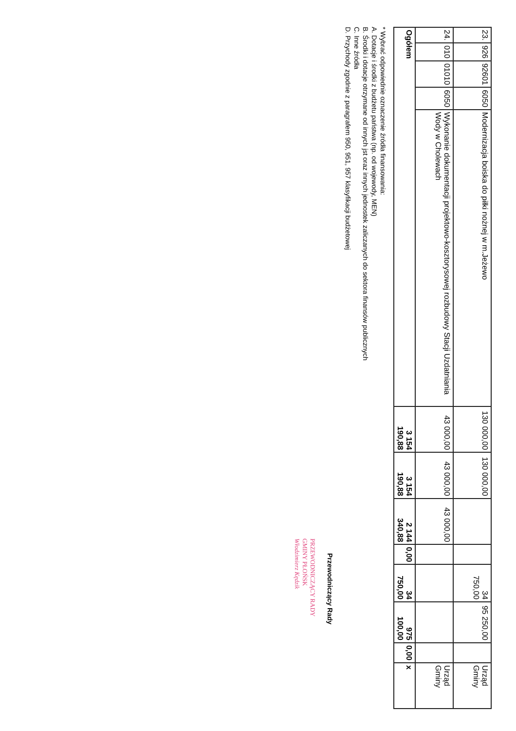| 23. | 926 | 92601 | 6050 | Modernizacja boiska do piłki nożnej w m.Jeżewo | 130 000,00 | 130 000,00 | | | 34 750,00 | 95 250,00 | | Urząd Gminy |
| 24. | 010 | 01010 | 6050 | Wykonanie dokumentacji projektowo-kosztorysowej rozbudowy Stacji Uzdatniania Wody w Cholewach | 43 000,00 | 43 000,00 | 43 000,00 | | | | | Urząd Gminy |
| Ogółem | | | | | 3 154 190,88 | 3 154 190,88 | 2 144 340,88 | 0,00 | 34 750,00 | 975 100,00 | 0,00 | x |
* Wybrać odpowiednie oznaczenie źródła finansowania:
A. Dotacje i środki z budżetu państwa (np. od wojewody, MEN)
B. Środki i dotacje otrzymane od innych jst oraz innych jednostek zaliczanych do sektora finansów publicznych
C. Inne źródła
D. Przychody zgodnie z paragrafem 950, 951, 957 klasyfikacji budżetowej
Przewodniczący Rady
PRZEWODNICZĄCY RADY
GMINY PŁOŃSK
Włodzimierz Kędzik